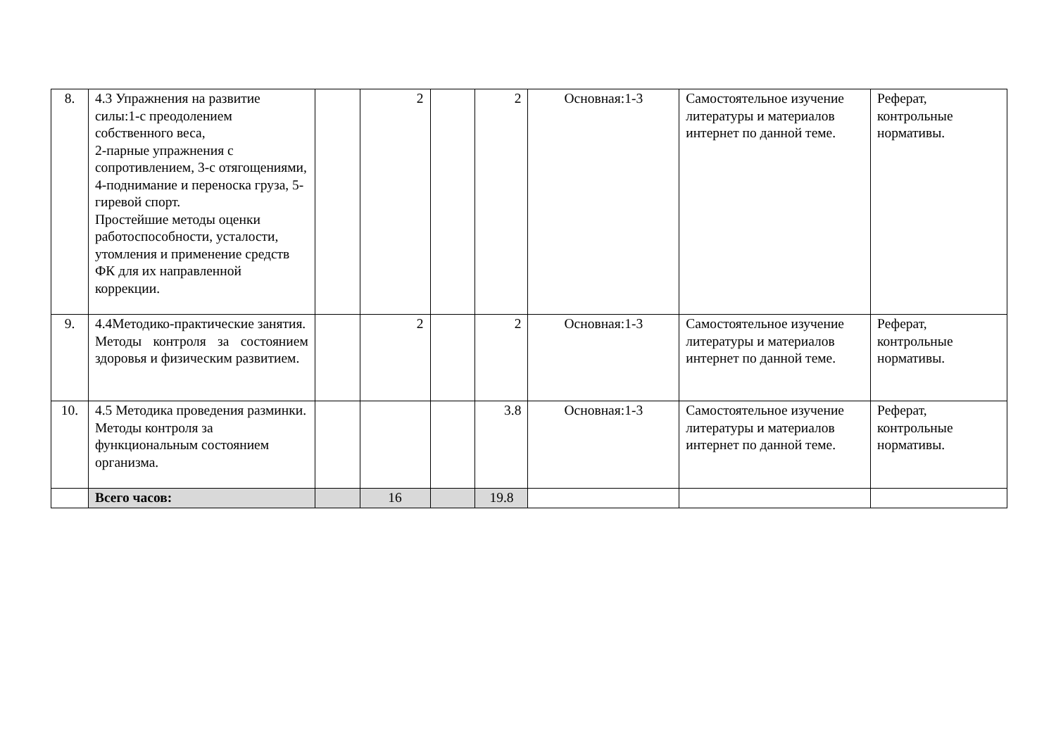| 8. | 4.3 Упражнения на развитие силы:1-с преодолением собственного веса, 2-парные упражнения с сопротивлением, 3-с отягощениями, 4-поднимание и переноска груза, 5-гиревой спорт. Простейшие методы оценки работоспособности, усталости, утомления и применение средств ФК для их направленной коррекции. | | 2 | | 2 | Основная:1-3 | Самостоятельное изучение литературы и материалов интернет по данной теме. | Реферат, контрольные нормативы. |
| 9. | 4.4Методико-практические занятия. Методы контроля за состоянием здоровья и физическим развитием. | | 2 | | 2 | Основная:1-3 | Самостоятельное изучение литературы и материалов интернет по данной теме. | Реферат, контрольные нормативы. |
| 10. | 4.5 Методика проведения разминки. Методы контроля за функциональным состоянием организма. | | | | 3.8 | Основная:1-3 | Самостоятельное изучение литературы и материалов интернет по данной теме. | Реферат, контрольные нормативы. |
| | Всего часов: | | 16 | | 19.8 | | | |